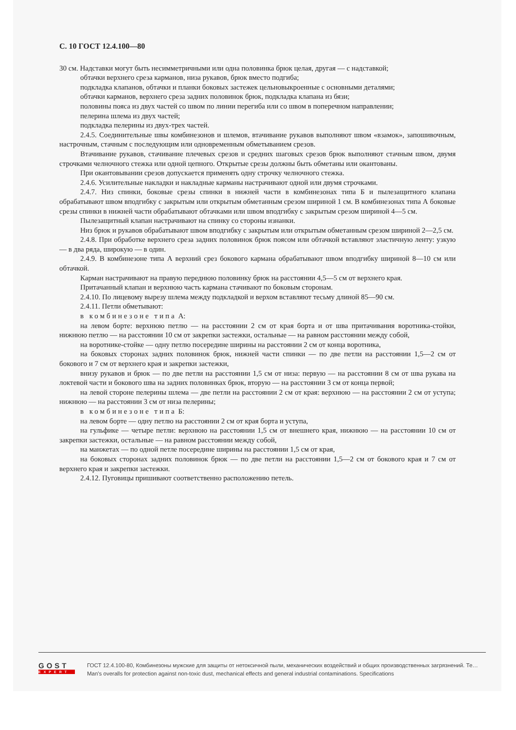С. 10 ГОСТ 12.4.100—80
30 см. Надставки могут быть несимметричными или одна половинка брюк целая, другая — с надставкой;
обтачки верхнего среза карманов, низа рукавов, брюк вместо подгиба;
подкладка клапанов, обтачки и планки боковых застежек цельновыкроенные с основными деталями;
обтачки карманов, верхнего среза задних половинок брюк, подкладка клапана из бязи;
половины пояса из двух частей со швом по линии перегиба или со швом в поперечном направлении;
пелерина шлема из двух частей;
подкладка пелерины из двух-трех частей.
2.4.5. Соединительные швы комбинезонов и шлемов, втачивание рукавов выполняют швом «взамок», запошивочным, настрочным, стачным с последующим или одновременным обметыванием срезов.
Втачивание рукавов, стачивание плечевых срезов и средних шаговых срезов брюк выполняют стачным швом, двумя строчками челночного стежка или одной цепного. Открытые срезы должны быть обметаны или окантованы.
При окантовывании срезов допускается применять одну строчку челночного стежка.
2.4.6. Усилительные накладки и накладные карманы настрачивают одной или двумя строчками.
2.4.7. Низ спинки, боковые срезы спинки в нижней части в комбинезонах типа Б и пылезащитного клапана обрабатывают швом вподгибку с закрытым или открытым обметанным срезом шириной 1 см. В комбинезонах типа А боковые срезы спинки в нижней части обрабатывают обтачками или швом вподгибку с закрытым срезом шириной 4—5 см.
Пылезащитный клапан настрачивают на спинку со стороны изнанки.
Низ брюк и рукавов обрабатывают швом вподгибку с закрытым или открытым обметанным срезом шириной 2—2,5 см.
2.4.8. При обработке верхнего среза задних половинок брюк поясом или обтачкой вставляют эластичную ленту: узкую — в два ряда, широкую — в один.
2.4.9. В комбинезоне типа А верхний срез бокового кармана обрабатывают швом вподгибку шириной 8—10 см или обтачкой.
Карман настрачивают на правую переднюю половинку брюк на расстоянии 4,5—5 см от верхнего края.
Притачанный клапан и верхнюю часть кармана стачивают по боковым сторонам.
2.4.10. По лицевому вырезу шлема между подкладкой и верхом вставляют тесьму длиной 85—90 см.
2.4.11. Петли обметывают:
в комбинезоне типа А:
на левом борте: верхнюю петлю — на расстоянии 2 см от края борта и от шва притачивания воротника-стойки, нижнюю петлю — на расстоянии 10 см от закрепки застежки, остальные — на равном расстоянии между собой,
на воротнике-стойке — одну петлю посередине ширины на расстоянии 2 см от конца воротника,
на боковых сторонах задних половинок брюк, нижней части спинки — по две петли на расстоянии 1,5—2 см от бокового и 7 см от верхнего края и закрепки застежки,
внизу рукавов и брюк — по две петли на расстоянии 1,5 см от низа: первую — на расстоянии 8 см от шва рукава на локтевой части и бокового шва на задних половинках брюк, вторую — на расстоянии 3 см от конца первой;
на левой стороне пелерины шлема — две петли на расстоянии 2 см от края: верхнюю — на расстоянии 2 см от уступа; нижнюю — на расстоянии 3 см от низа пелерины;
в комбинезоне типа Б:
на левом борте — одну петлю на расстоянии 2 см от края борта и уступа,
на гульфике — четыре петли: верхнюю на расстоянии 1,5 см от внешнего края, нижнюю — на расстоянии 10 см от закрепки застежки, остальные — на равном расстоянии между собой,
на манжетах — по одной петле посередине ширины на расстоянии 1,5 см от края,
на боковых сторонах задних половинок брюк — по две петли на расстоянии 1,5—2 см от бокового края и 7 см от верхнего края и закрепки застежки.
2.4.12. Пуговицы пришивают соответственно расположению петель.
GOST
EXPERT
ГОСТ 12.4.100-80, Комбинезоны мужские для защиты от нетоксичной пыли, механических воздействий и общих производственных загрязнений. Те…
Man's overalls for protection against non-toxic dust, mechanical effects and general industrial contaminations. Specifications